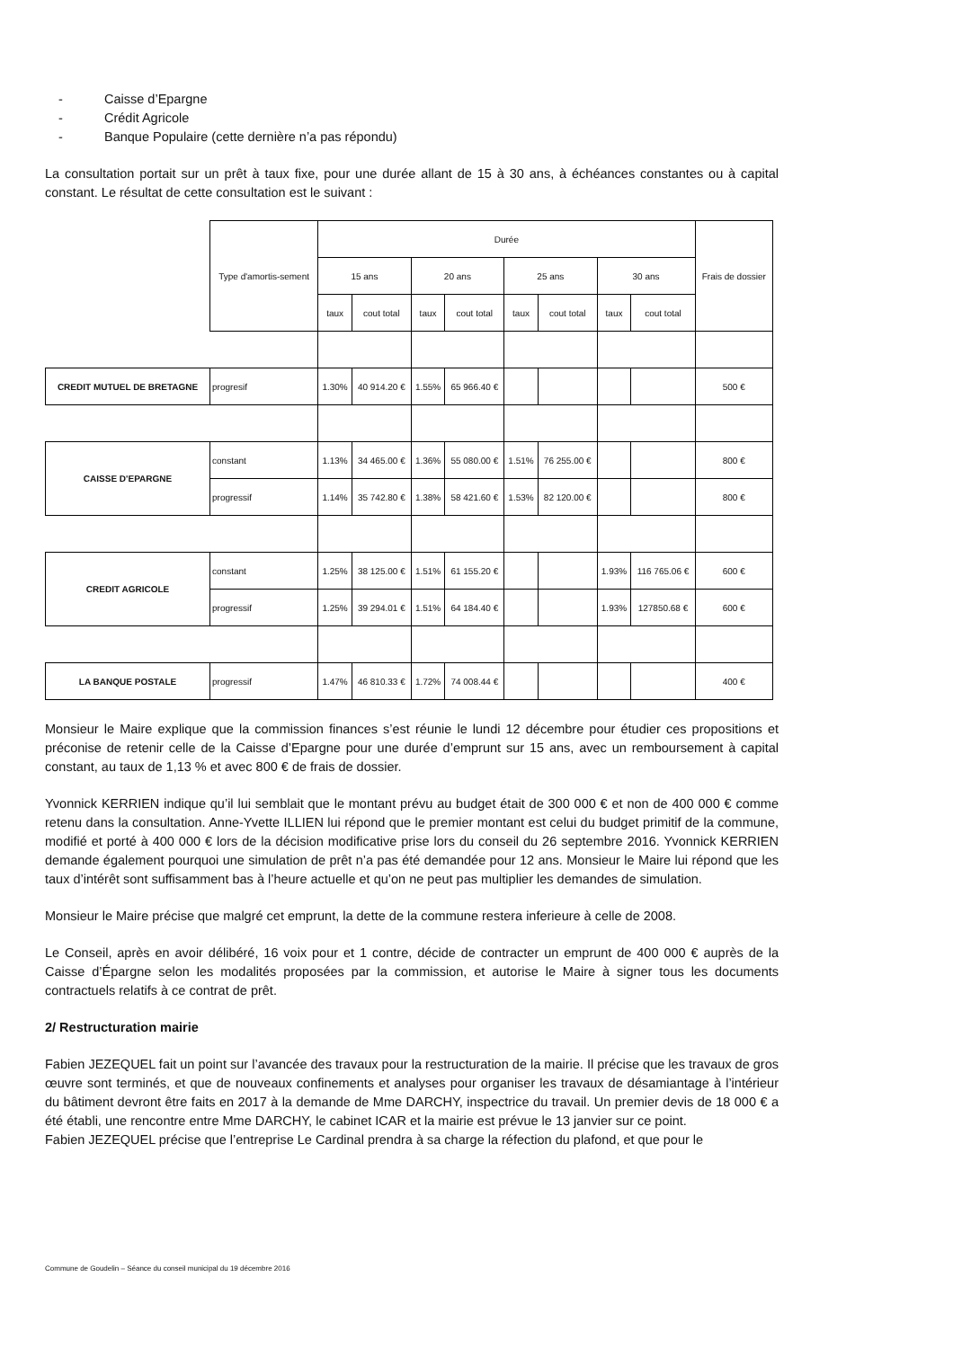- Caisse d’Epargne
- Crédit Agricole
- Banque Populaire (cette dernière n’a pas répondu)
La consultation portait sur un prêt à taux fixe, pour une durée allant de 15 à 30 ans, à échéances constantes ou à capital constant. Le résultat de cette consultation est le suivant :
| | Type d'amortis-sement | Durée | | | | | | | | Frais de dossier |
| | | 15 ans | | 20 ans | | 25 ans | | 30 ans | | |
| | | taux | cout total | taux | cout total | taux | cout total | taux | cout total | |
| CREDIT MUTUEL DE BRETAGNE | progresif | 1.30% | 40 914.20 € | 1.55% | 65 966.40 € | | | | | 500 € |
| CAISSE D'EPARGNE | constant | 1.13% | 34 465.00 € | 1.36% | 55 080.00 € | 1.51% | 76 255.00 € | | | 800 € |
| | progressif | 1.14% | 35 742.80 € | 1.38% | 58 421.60 € | 1.53% | 82 120.00 € | | | 800 € |
| CREDIT AGRICOLE | constant | 1.25% | 38 125.00 € | 1.51% | 61 155.20 € | | | 1.93% | 116 765.06 € | 600 € |
| | progressif | 1.25% | 39 294.01 € | 1.51% | 64 184.40 € | | | 1.93% | 127850.68 € | 600 € |
| LA BANQUE POSTALE | progressif | 1.47% | 46 810.33 € | 1.72% | 74 008.44 € | | | | | 400 € |
Monsieur le Maire explique que la commission finances s’est réunie le lundi 12 décembre pour étudier ces propositions et préconise de retenir celle de la Caisse d’Epargne pour une durée d’emprunt sur 15 ans, avec un remboursement à capital constant, au taux de 1,13 % et avec 800 € de frais de dossier.
Yvonnick KERRIEN indique qu’il lui semblait que le montant prévu au budget était de 300 000 € et non de 400 000 € comme retenu dans la consultation. Anne-Yvette ILLIEN lui répond que le premier montant est celui du budget primitif de la commune, modifié et porté à 400 000 € lors de la décision modificative prise lors du conseil du 26 septembre 2016. Yvonnick KERRIEN demande également pourquoi une simulation de prêt n’a pas été demandée pour 12 ans. Monsieur le Maire lui répond que les taux d’intérêt sont suffisamment bas à l’heure actuelle et qu’on ne peut pas multiplier les demandes de simulation.
Monsieur le Maire précise que malgré cet emprunt, la dette de la commune restera inferieure à celle de 2008.
Le Conseil, après en avoir délibéré, 16 voix pour et 1 contre, décide de contracter un emprunt de 400 000 € auprès de la Caisse d’Épargne selon les modalités proposées par la commission, et autorise le Maire à signer tous les documents contractuels relatifs à ce contrat de prêt.
2/ Restructuration mairie
Fabien JEZEQUEL fait un point sur l’avancée des travaux pour la restructuration de la mairie. Il précise que les travaux de gros œuvre sont terminés, et que de nouveaux confinements et analyses pour organiser les travaux de désamiantage à l’intérieur du bâtiment devront être faits en 2017 à la demande de Mme DARCHY, inspectrice du travail. Un premier devis de 18 000 € a été établi, une rencontre entre Mme DARCHY, le cabinet ICAR et la mairie est prévue le 13 janvier sur ce point.
Fabien JEZEQUEL précise que l’entreprise Le Cardinal prendra à sa charge la réfection du plafond, et que pour le
Commune de Goudelin – Séance du conseil municipal du 19 décembre 2016